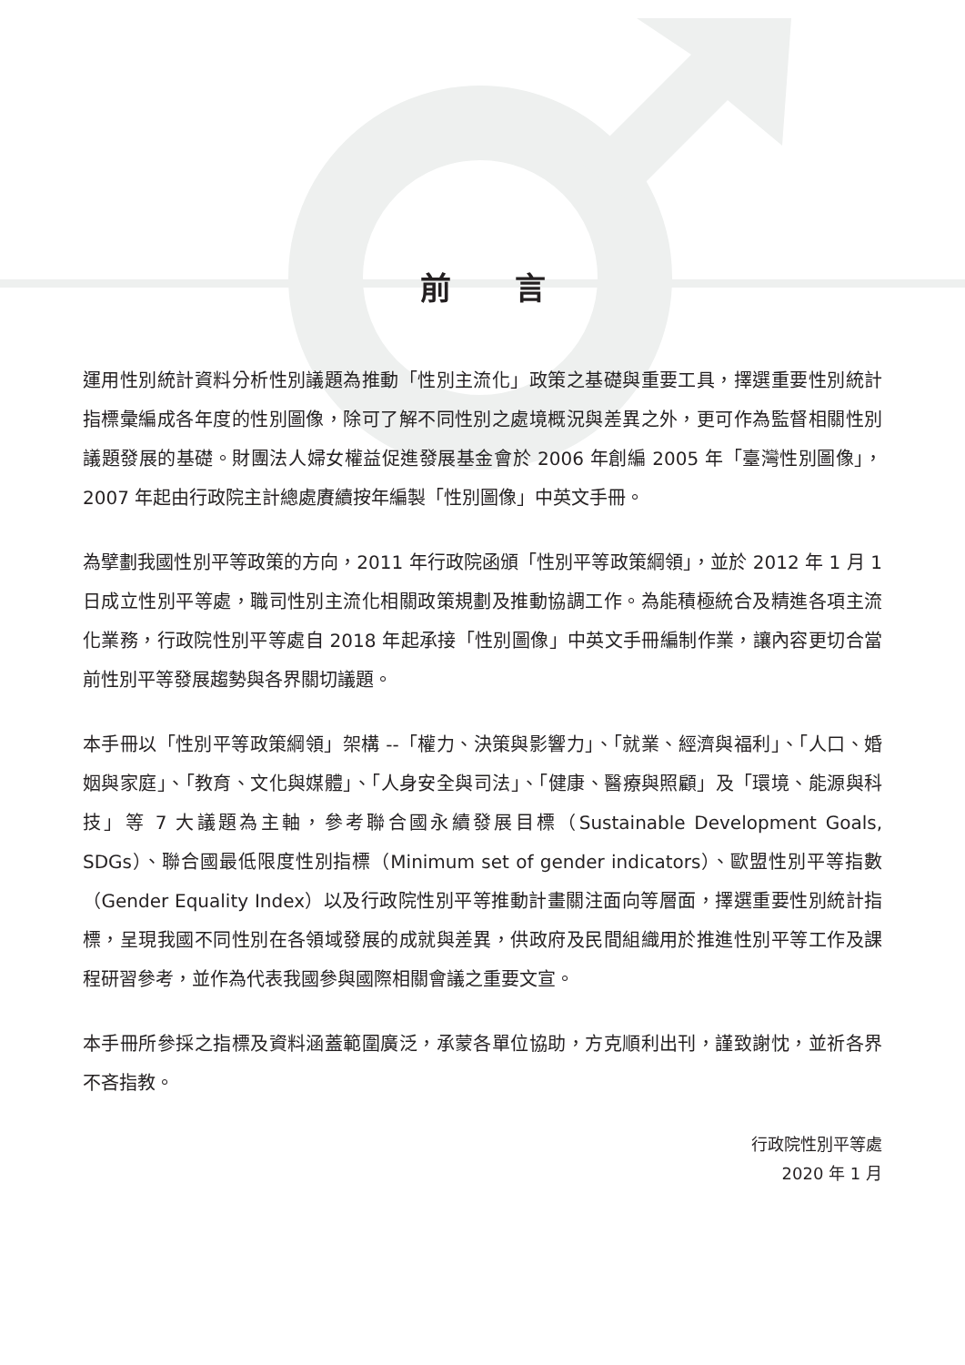前言
運用性別統計資料分析性別議題為推動「性別主流化」政策之基礎與重要工具，擇選重要性別統計指標彙編成各年度的性別圖像，除可了解不同性別之處境概況與差異之外，更可作為監督相關性別議題發展的基礎。財團法人婦女權益促進發展基金會於 2006 年創編 2005 年「臺灣性別圖像」，2007 年起由行政院主計總處賡續按年編製「性別圖像」中英文手冊。
為擘劃我國性別平等政策的方向，2011 年行政院函頒「性別平等政策綱領」，並於 2012 年 1 月 1 日成立性別平等處，職司性別主流化相關政策規劃及推動協調工作。為能積極統合及精進各項主流化業務，行政院性別平等處自 2018 年起承接「性別圖像」中英文手冊編制作業，讓內容更切合當前性別平等發展趨勢與各界關切議題。
本手冊以「性別平等政策綱領」架構 --「權力、決策與影響力」、「就業、經濟與福利」、「人口、婚姻與家庭」、「教育、文化與媒體」、「人身安全與司法」、「健康、醫療與照顧」及「環境、能源與科技」等 7 大議題為主軸，參考聯合國永續發展目標（Sustainable Development Goals, SDGs）、聯合國最低限度性別指標（Minimum set of gender indicators）、歐盟性別平等指數（Gender Equality Index）以及行政院性別平等推動計畫關注面向等層面，擇選重要性別統計指標，呈現我國不同性別在各領域發展的成就與差異，供政府及民間組織用於推進性別平等工作及課程研習參考，並作為代表我國參與國際相關會議之重要文宣。
本手冊所參採之指標及資料涵蓋範圍廣泛，承蒙各單位協助，方克順利出刊，謹致謝忱，並祈各界不吝指教。
行政院性別平等處
2020 年 1 月